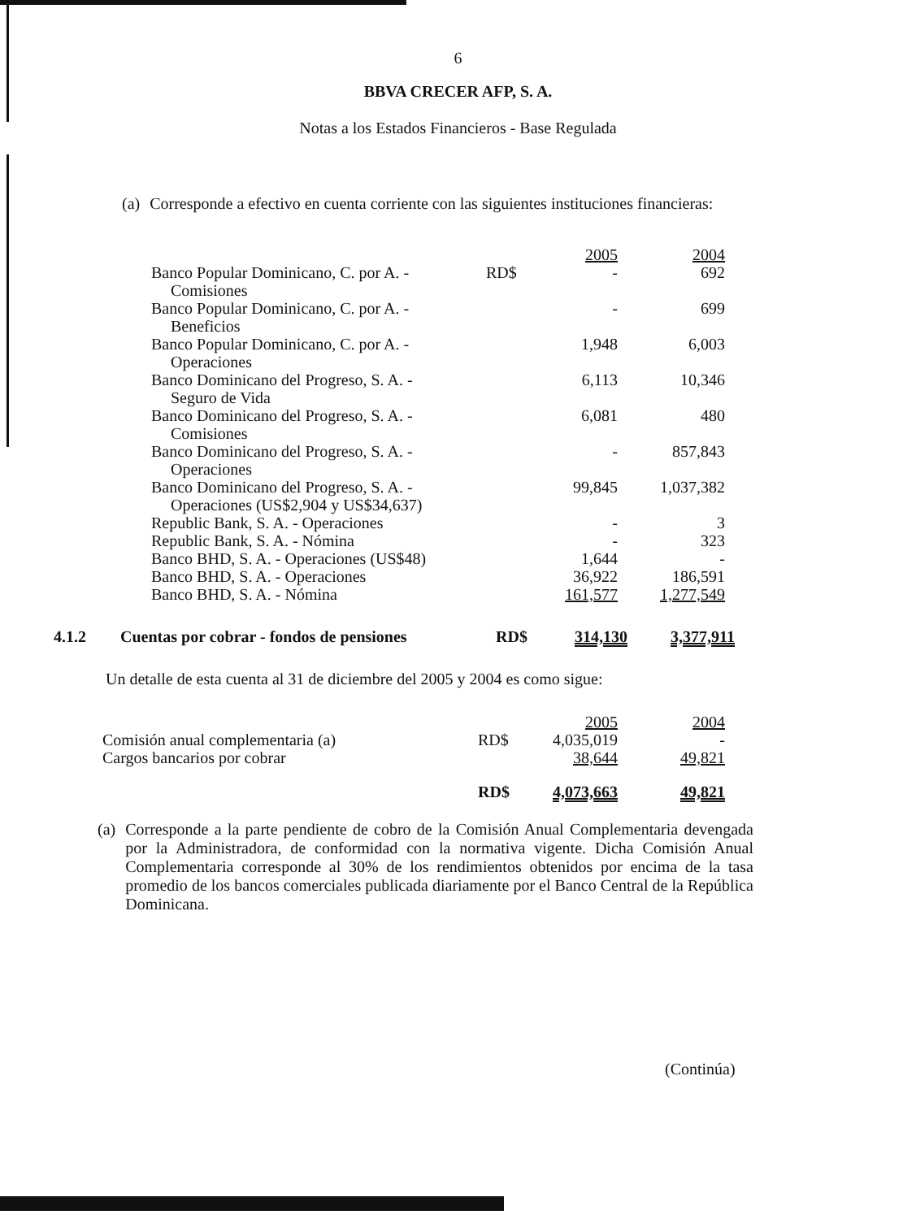6
BBVA CRECER AFP, S. A.
Notas a los Estados Financieros - Base Regulada
(a) Corresponde a efectivo en cuenta corriente con las siguientes instituciones financieras:
| | | 2005 | 2004 |
| Banco Popular Dominicano, C. por A. - Comisiones | RD$ | - | 692 |
| Banco Popular Dominicano, C. por A. - Beneficios | | - | 699 |
| Banco Popular Dominicano, C. por A. - Operaciones | | 1,948 | 6,003 |
| Banco Dominicano del Progreso, S. A. - Seguro de Vida | | 6,113 | 10,346 |
| Banco Dominicano del Progreso, S. A. - Comisiones | | 6,081 | 480 |
| Banco Dominicano del Progreso, S. A. - Operaciones | | - | 857,843 |
| Banco Dominicano del Progreso, S. A. - Operaciones (US$2,904 y US$34,637) | | 99,845 | 1,037,382 |
| Republic Bank, S. A. - Operaciones | | - | 3 |
| Republic Bank, S. A. - Nómina | | - | 323 |
| Banco BHD, S. A. - Operaciones (US$48) | | 1,644 | - |
| Banco BHD, S. A. - Operaciones | | 36,922 | 186,591 |
| Banco BHD, S. A. - Nómina | | 161,577 | 1,277,549 |
| 4.1.2 | Cuentas por cobrar - fondos de pensiones | RD$ | 314,130 | 3,377,911 |
Un detalle de esta cuenta al 31 de diciembre del 2005 y 2004 es como sigue:
| | | 2005 | 2004 |
| Comisión anual complementaria (a) | RD$ | 4,035,019 | - |
| Cargos bancarios por cobrar | | 38,644 | 49,821 |
| | RD$ | 4,073,663 | 49,821 |
(a) Corresponde a la parte pendiente de cobro de la Comisión Anual Complementaria devengada por la Administradora, de conformidad con la normativa vigente. Dicha Comisión Anual Complementaria corresponde al 30% de los rendimientos obtenidos por encima de la tasa promedio de los bancos comerciales publicada diariamente por el Banco Central de la República Dominicana.
(Continúa)